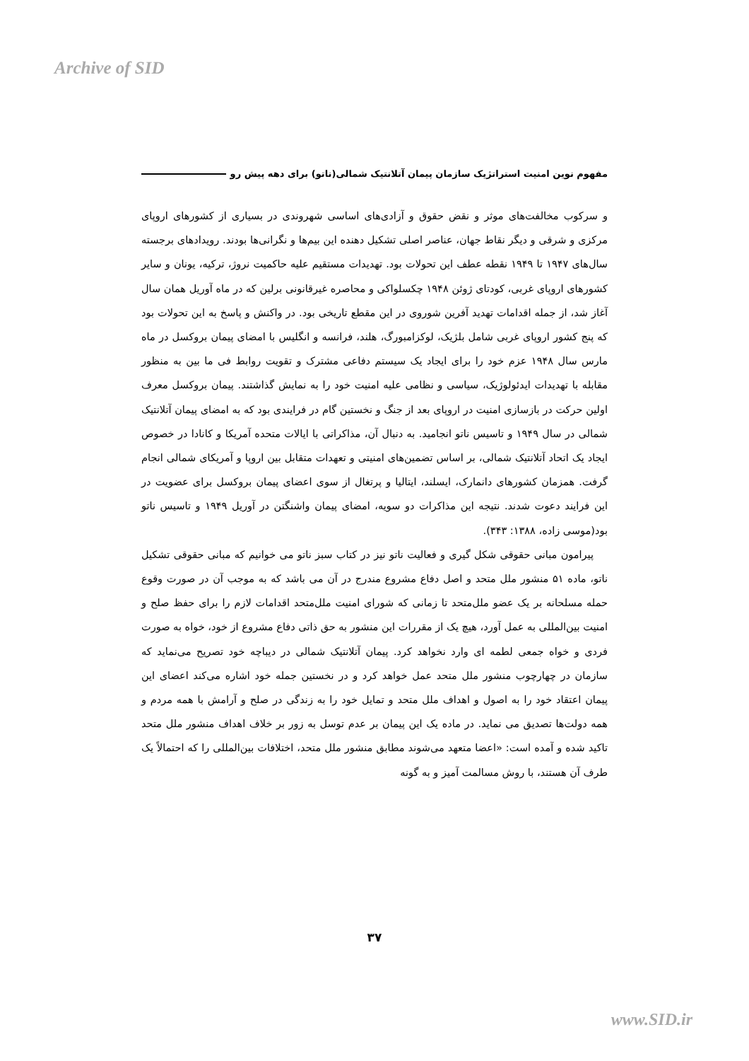Archive of SID
مفهوم نوین امنیت استراتژیک سازمان پیمان آتلانتیک شمالی(ناتو) برای دهه پیش رو
و سرکوب مخالفت‌های موثر و نقض حقوق و آزادی‌های اساسی شهروندی در بسیاری از کشورهای اروپای مرکزی و شرقی و دیگر نقاط جهان، عناصر اصلی تشکیل دهنده این بیم‌ها و نگرانی‌ها بودند. رویدادهای برجسته سال‌های ۱۹۴۷ تا ۱۹۴۹ نقطه عطف این تحولات بود. تهدیدات مستقیم علیه حاکمیت نروژ، ترکیه، یونان و سایر کشورهای اروپای غربی، کودتای ژوئن ۱۹۴۸ چکسلواکی و محاصره غیرقانونی برلین که در ماه آوریل همان سال آغاز شد، از جمله اقدامات تهدید آفرین شوروی در این مقطع تاریخی بود. در واکنش و پاسخ به این تحولات بود که پنج کشور اروپای غربی شامل بلژیک، لوکزامبورگ، هلند، فرانسه و انگلیس با امضای پیمان بروکسل در ماه مارس سال ۱۹۴۸ عزم خود را برای ایجاد یک سیستم دفاعی مشترک و تقویت روابط فی ما بین به منظور مقابله با تهدیدات ایدئولوژیک، سیاسی و نظامی علیه امنیت خود را به نمایش گذاشتند. پیمان بروکسل معرف اولین حرکت در بازسازی امنیت در اروپای بعد از جنگ و نخستین گام در فرایندی بود که به امضای پیمان آتلانتیک شمالی در سال ۱۹۴۹ و تاسیس ناتو انجامید. به دنبال آن، مذاکراتی با ایالات متحده آمریکا و کانادا در خصوص ایجاد یک اتحاد آتلانتیک شمالی، بر اساس تضمین‌های امنیتی و تعهدات متقابل بین اروپا و آمریکای شمالی انجام گرفت. همزمان کشورهای دانمارک، ایسلند، ایتالیا و پرتغال از سوی اعضای پیمان بروکسل برای عضویت در این فرایند دعوت شدند. نتیجه این مذاکرات دو سویه، امضای پیمان واشنگتن در آوریل ۱۹۴۹ و تاسیس ناتو بود(موسی زاده، ۱۳۸۸: ۳۴۳).
پیرامون مبانی حقوقی شکل گیری و فعالیت ناتو نیز در کتاب سبز ناتو می خوانیم که مبانی حقوقی تشکیل ناتو، ماده ۵۱ منشور ملل متحد و اصل دفاع مشروع مندرج در آن می باشد که به موجب آن در صورت وقوع حمله مسلحانه بر یک عضو ملل‌متحد تا زمانی که شورای امنیت ملل‌متحد اقدامات لازم را برای حفظ صلح و امنیت بین‌المللی به عمل آورد، هیچ یک از مقررات این منشور به حق ذاتی دفاع مشروع از خود، خواه به صورت فردی و خواه جمعی لطمه ای وارد نخواهد کرد. پیمان آتلانتیک شمالی در دیباچه خود تصریح می‌نماید که سازمان در چهارچوب منشور ملل متحد عمل خواهد کرد و در نخستین جمله خود اشاره می‌کند اعضای این پیمان اعتقاد خود را به اصول و اهداف ملل متحد و تمایل خود را به زندگی در صلح و آرامش با همه مردم و همه دولت‌ها تصدیق می نماید. در ماده یک این پیمان بر عدم توسل به زور بر خلاف اهداف منشور ملل متحد تاکید شده و آمده است: «اعضا متعهد می‌شوند مطابق منشور ملل متحد، اختلافات بین‌المللی را که احتمالاً یک طرف آن هستند، با روش مسالمت آمیز و به گونه
۳۷
www.SID.ir